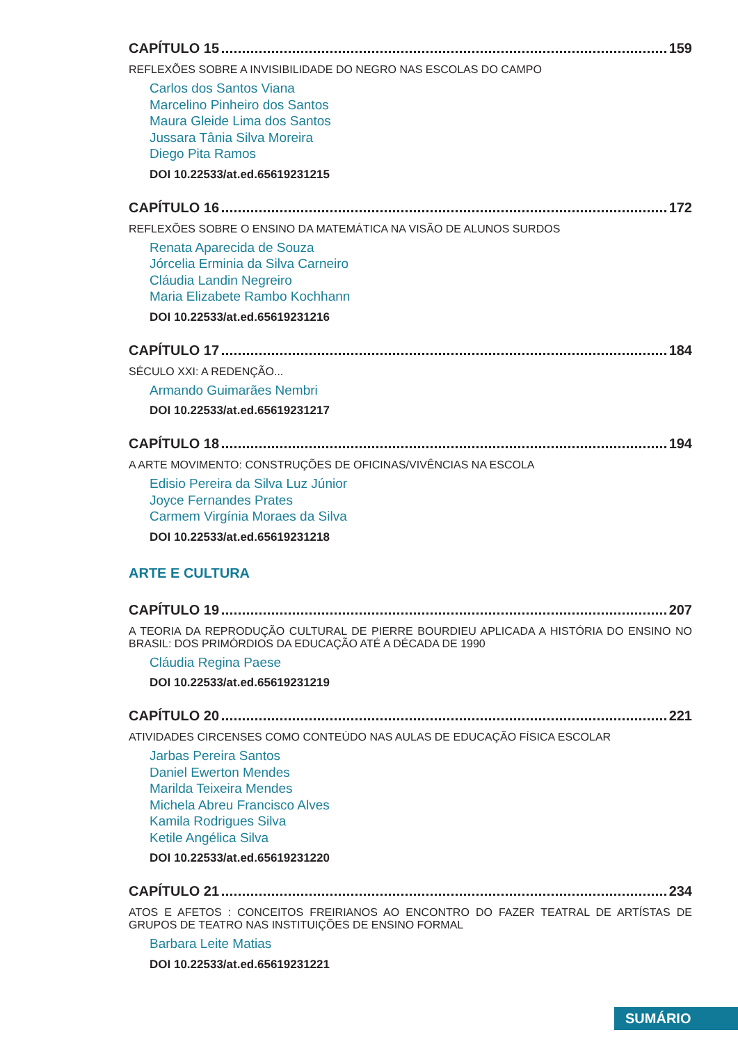CAPÍTULO 15 159
REFLEXÕES SOBRE A INVISIBILIDADE DO NEGRO NAS ESCOLAS DO CAMPO
Carlos dos Santos Viana
Marcelino Pinheiro dos Santos
Maura Gleide Lima dos Santos
Jussara Tânia Silva Moreira
Diego Pita Ramos
DOI 10.22533/at.ed.65619231215
CAPÍTULO 16 172
REFLEXÕES SOBRE O ENSINO DA MATEMÁTICA NA VISÃO DE ALUNOS SURDOS
Renata Aparecida de Souza
Jórcelia Erminia da Silva Carneiro
Cláudia Landin Negreiro
Maria Elizabete Rambo Kochhann
DOI 10.22533/at.ed.65619231216
CAPÍTULO 17 184
SÉCULO XXI: A REDENÇÃO...
Armando Guimarães Nembri
DOI 10.22533/at.ed.65619231217
CAPÍTULO 18 194
A ARTE MOVIMENTO: CONSTRUÇÕES DE OFICINAS/VIVÊNCIAS NA ESCOLA
Edisio Pereira da Silva Luz Júnior
Joyce Fernandes Prates
Carmem Virgínia Moraes da Silva
DOI 10.22533/at.ed.65619231218
ARTE E CULTURA
CAPÍTULO 19 207
A TEORIA DA REPRODUÇÃO CULTURAL DE PIERRE BOURDIEU APLICADA A HISTÓRIA DO ENSINO NO BRASIL: DOS PRIMÓRDIOS DA EDUCAÇÃO ATÉ A DÉCADA DE 1990
Cláudia Regina Paese
DOI 10.22533/at.ed.65619231219
CAPÍTULO 20 221
ATIVIDADES CIRCENSES COMO CONTEÚDO NAS AULAS DE EDUCAÇÃO FÍSICA ESCOLAR
Jarbas Pereira Santos
Daniel Ewerton Mendes
Marilda Teixeira Mendes
Michela Abreu Francisco Alves
Kamila Rodrigues Silva
Ketile Angélica Silva
DOI 10.22533/at.ed.65619231220
CAPÍTULO 21 234
ATOS E AFETOS : CONCEITOS FREIRIANOS AO ENCONTRO DO FAZER TEATRAL DE ARTÍSTAS DE GRUPOS DE TEATRO NAS INSTITUIÇÕES DE ENSINO FORMAL
Barbara Leite Matias
DOI 10.22533/at.ed.65619231221
SUMÁRIO